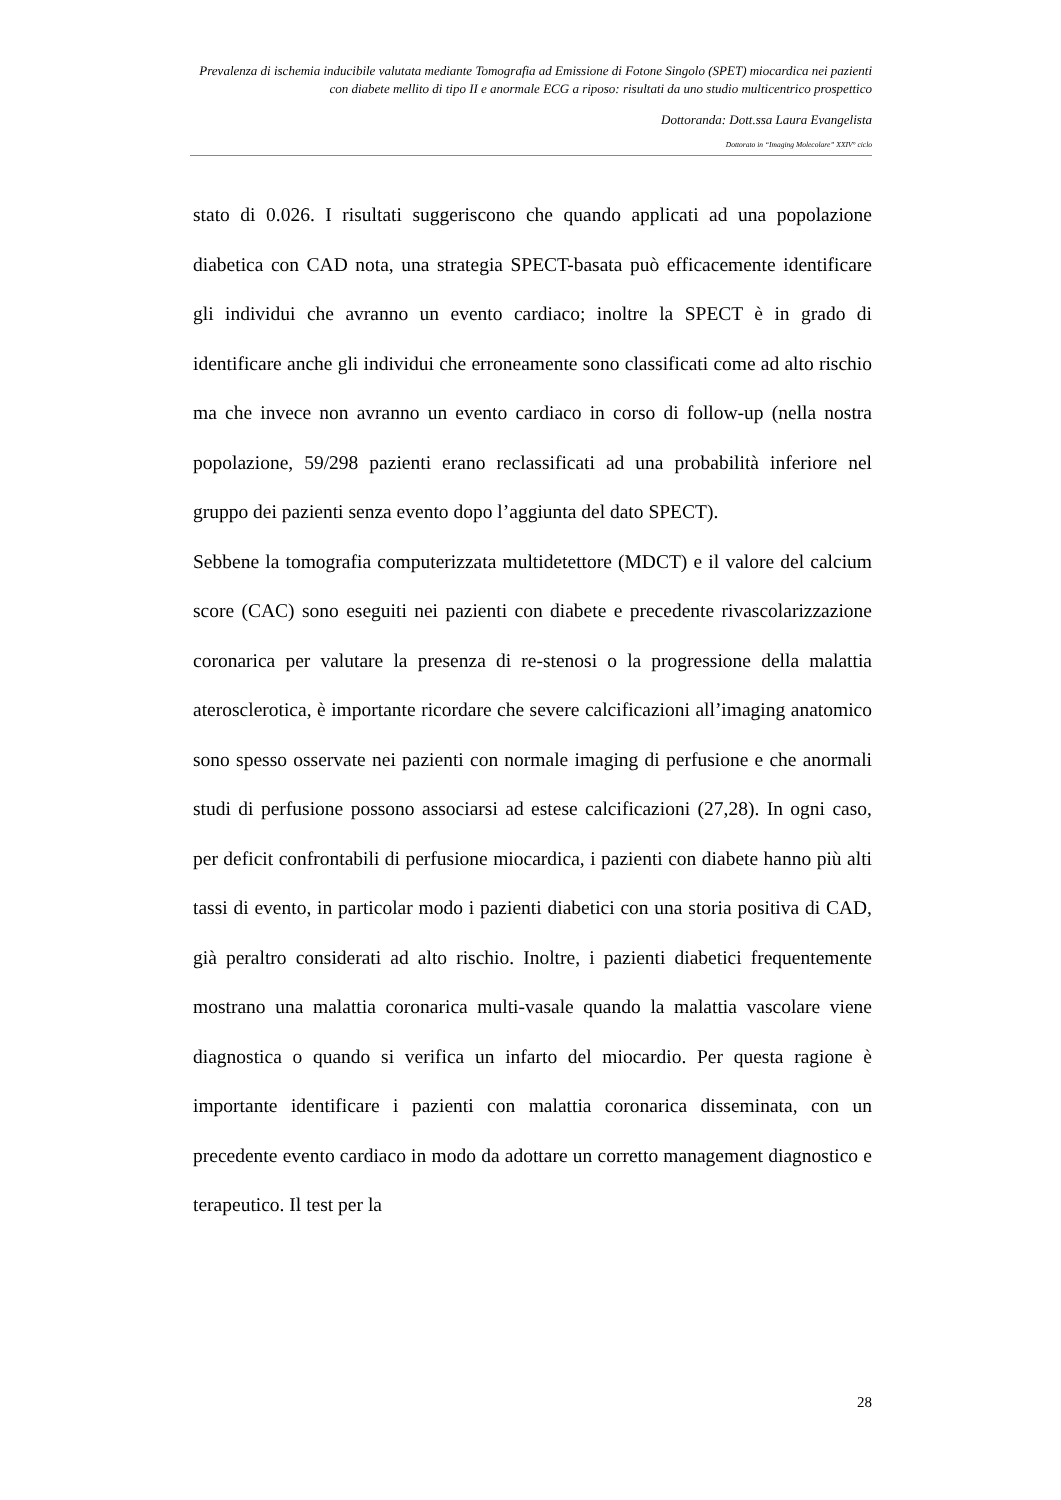Prevalenza di ischemia inducibile valutata mediante Tomografia ad Emissione di Fotone Singolo (SPET) miocardica nei pazienti con diabete mellito di tipo II e anormale ECG a riposo: risultati da uno studio multicentrico prospettico
Dottoranda: Dott.ssa Laura Evangelista
Dottorato in “Imaging Molecolare” XXIV° ciclo
stato di 0.026. I risultati suggeriscono che quando applicati ad una popolazione diabetica con CAD nota, una strategia SPECT-basata può efficacemente identificare gli individui che avranno un evento cardiaco; inoltre la SPECT è in grado di identificare anche gli individui che erroneamente sono classificati come ad alto rischio ma che invece non avranno un evento cardiaco in corso di follow-up (nella nostra popolazione, 59/298 pazienti erano reclassificati ad una probabilità inferiore nel gruppo dei pazienti senza evento dopo l’aggiunta del dato SPECT).
Sebbene la tomografia computerizzata multidetettore (MDCT) e il valore del calcium score (CAC) sono eseguiti nei pazienti con diabete e precedente rivascolarizzazione coronarica per valutare la presenza di re-stenosi o la progressione della malattia aterosclerotica, è importante ricordare che severe calcificazioni all’imaging anatomico sono spesso osservate nei pazienti con normale imaging di perfusione e che anormali studi di perfusione possono associarsi ad estese calcificazioni (27,28). In ogni caso, per deficit confrontabili di perfusione miocardica, i pazienti con diabete hanno più alti tassi di evento, in particolar modo i pazienti diabetici con una storia positiva di CAD, già peraltro considerati ad alto rischio. Inoltre, i pazienti diabetici frequentemente mostrano una malattia coronarica multi-vasale quando la malattia vascolare viene diagnostica o quando si verifica un infarto del miocardio. Per questa ragione è importante identificare i pazienti con malattia coronarica disseminata, con un precedente evento cardiaco in modo da adottare un corretto management diagnostico e terapeutico. Il test per la
28